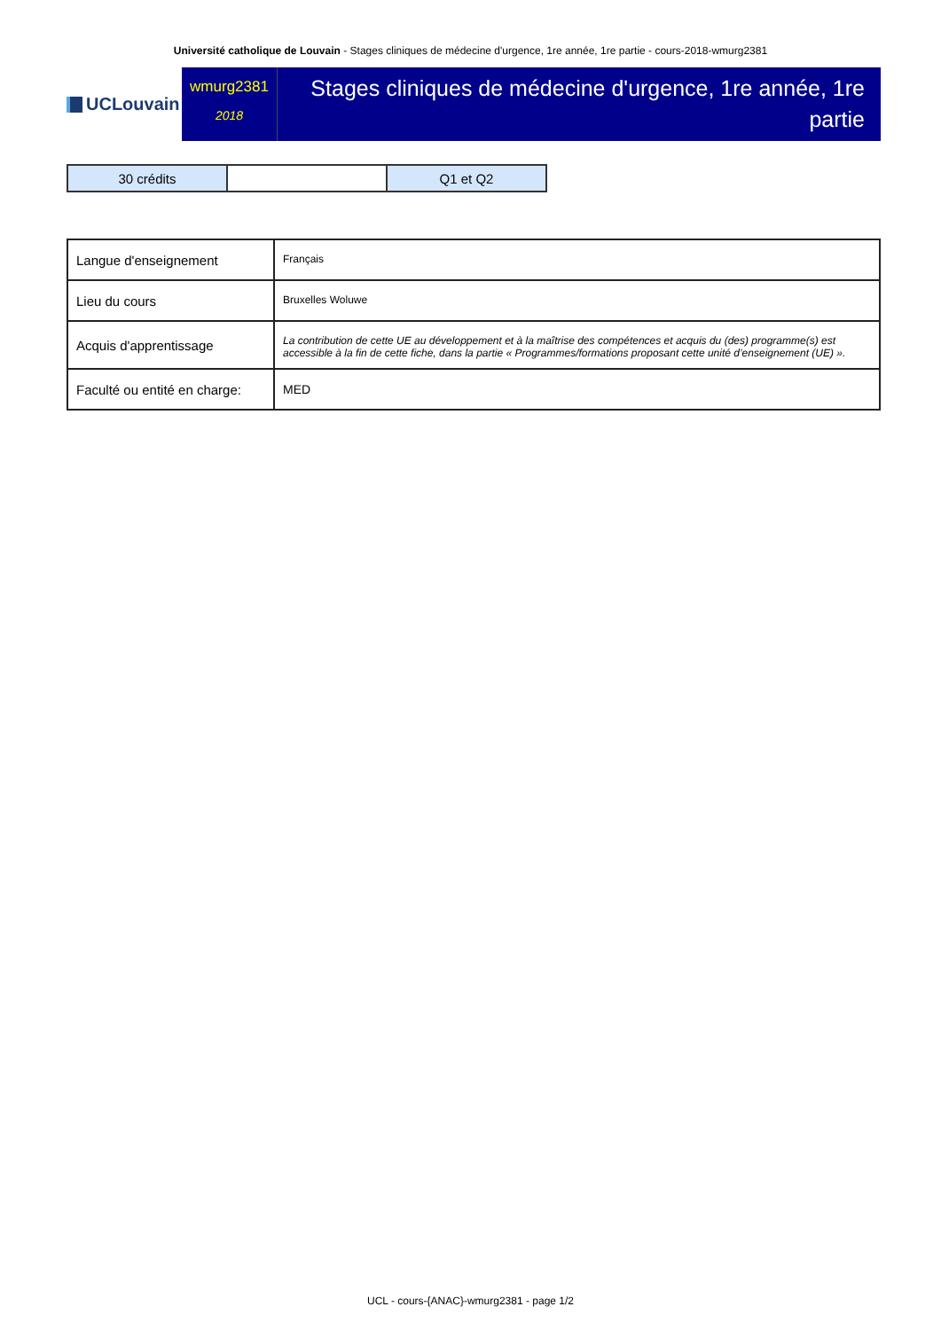Université catholique de Louvain - Stages cliniques de médecine d'urgence, 1re année, 1re partie - cours-2018-wmurg2381
UCLouvain
wmurg2381
2018
Stages cliniques de médecine d'urgence, 1re année, 1re partie
| 30 crédits | | Q1 et Q2 |
| Langue d'enseignement | Français |
| Lieu du cours | Bruxelles Woluwe |
| Acquis d'apprentissage | La contribution de cette UE au développement et à la maîtrise des compétences et acquis du (des) programme(s) est accessible à la fin de cette fiche, dans la partie « Programmes/formations proposant cette unité d’enseignement (UE) ». |
| Faculté ou entité en charge: | MED |
UCL - cours-{ANAC}-wmurg2381 - page 1/2